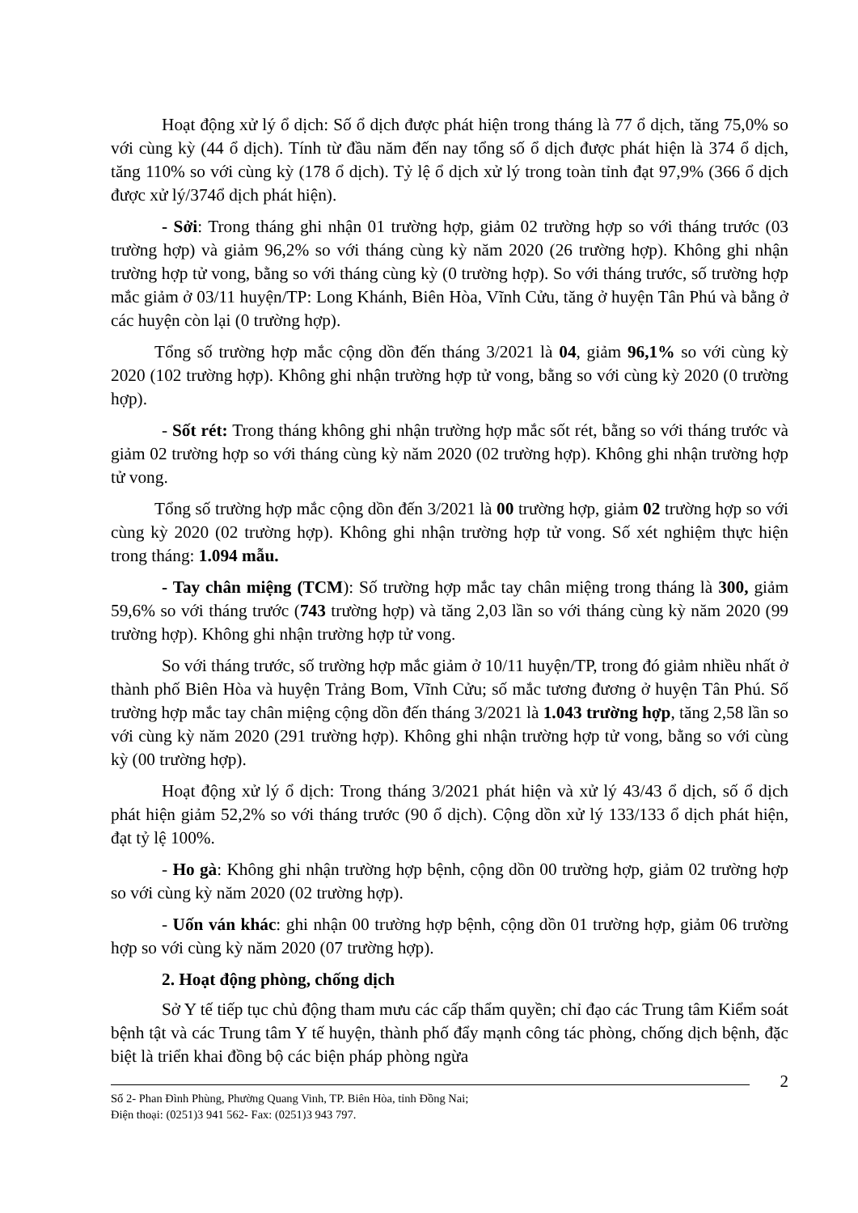Hoạt động xử lý ổ dịch: Số ổ dịch được phát hiện trong tháng là 77 ổ dịch, tăng 75,0% so với cùng kỳ (44 ổ dịch). Tính từ đầu năm đến nay tổng số ổ dịch được phát hiện là 374 ổ dịch, tăng 110% so với cùng kỳ (178 ổ dịch). Tỷ lệ ổ dịch xử lý trong toàn tỉnh đạt 97,9% (366 ổ dịch được xử lý/374ổ dịch phát hiện).
- Sởi: Trong tháng ghi nhận 01 trường hợp, giảm 02 trường hợp so với tháng trước (03 trường hợp) và giảm 96,2% so với tháng cùng kỳ năm 2020 (26 trường hợp). Không ghi nhận trường hợp tử vong, bằng so với tháng cùng kỳ (0 trường hợp). So với tháng trước, số trường hợp mắc giảm ở 03/11 huyện/TP: Long Khánh, Biên Hòa, Vĩnh Cửu, tăng ở huyện Tân Phú và bằng ở các huyện còn lại (0 trường hợp).
Tổng số trường hợp mắc cộng dồn đến tháng 3/2021 là 04, giảm 96,1% so với cùng kỳ 2020 (102 trường hợp). Không ghi nhận trường hợp tử vong, bằng so với cùng kỳ 2020 (0 trường hợp).
- Sốt rét: Trong tháng không ghi nhận trường hợp mắc sốt rét, bằng so với tháng trước và giảm 02 trường hợp so với tháng cùng kỳ năm 2020 (02 trường hợp). Không ghi nhận trường hợp tử vong.
Tổng số trường hợp mắc cộng dồn đến 3/2021 là 00 trường hợp, giảm 02 trường hợp so với cùng kỳ 2020 (02 trường hợp). Không ghi nhận trường hợp tử vong. Số xét nghiệm thực hiện trong tháng: 1.094 mẫu.
- Tay chân miệng (TCM): Số trường hợp mắc tay chân miệng trong tháng là 300, giảm 59,6% so với tháng trước (743 trường hợp) và tăng 2,03 lần so với tháng cùng kỳ năm 2020 (99 trường hợp). Không ghi nhận trường hợp tử vong.
So với tháng trước, số trường hợp mắc giảm ở 10/11 huyện/TP, trong đó giảm nhiều nhất ở thành phố Biên Hòa và huyện Trảng Bom, Vĩnh Cửu; số mắc tương đương ở huyện Tân Phú. Số trường hợp mắc tay chân miệng cộng dồn đến tháng 3/2021 là 1.043 trường hợp, tăng 2,58 lần so với cùng kỳ năm 2020 (291 trường hợp). Không ghi nhận trường hợp tử vong, bằng so với cùng kỳ (00 trường hợp).
Hoạt động xử lý ổ dịch: Trong tháng 3/2021 phát hiện và xử lý 43/43 ổ dịch, số ổ dịch phát hiện giảm 52,2% so với tháng trước (90 ổ dịch). Cộng dồn xử lý 133/133 ổ dịch phát hiện, đạt tỷ lệ 100%.
- Ho gà: Không ghi nhận trường hợp bệnh, cộng dồn 00 trường hợp, giảm 02 trường hợp so với cùng kỳ năm 2020 (02 trường hợp).
- Uốn ván khác: ghi nhận 00 trường hợp bệnh, cộng dồn 01 trường hợp, giảm 06 trường hợp so với cùng kỳ năm 2020 (07 trường hợp).
2. Hoạt động phòng, chống dịch
Sở Y tế tiếp tục chủ động tham mưu các cấp thẩm quyền; chỉ đạo các Trung tâm Kiểm soát bệnh tật và các Trung tâm Y tế huyện, thành phố đẩy mạnh công tác phòng, chống dịch bệnh, đặc biệt là triển khai đồng bộ các biện pháp phòng ngừa
2
Số 2- Phan Đình Phùng, Phường Quang Vinh, TP. Biên Hòa, tỉnh Đồng Nai;
Điện thoại: (0251)3 941 562- Fax: (0251)3 943 797.